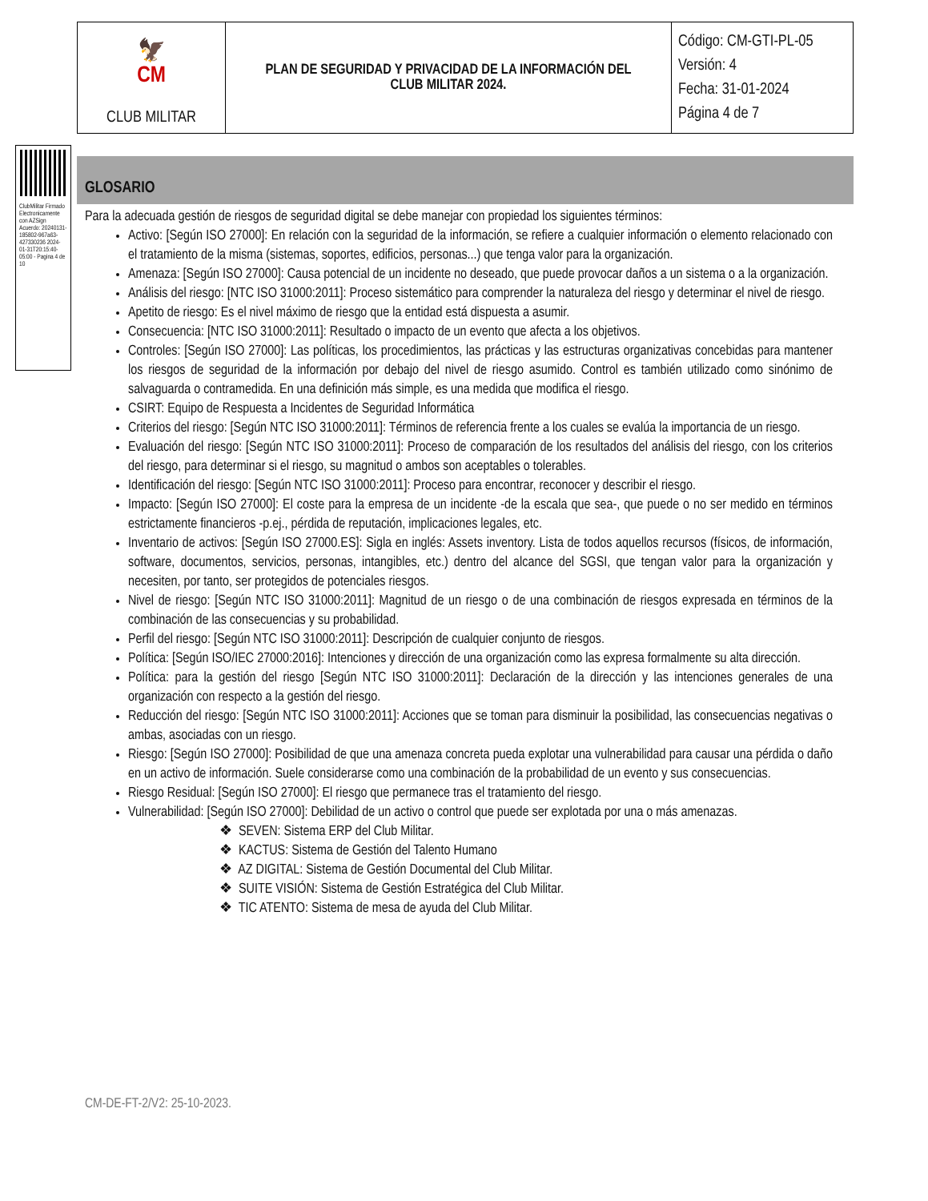| 🦅 CM CLUB MILITAR | PLAN DE SEGURIDAD Y PRIVACIDAD DE LA INFORMACIÓN DEL CLUB MILITAR 2024. | Código: CM-GTI-PL-05 Versión: 4 Fecha: 31-01-2024 Página 4 de 7 |
ClubMilitar Firmado Electronicamente con AZSign Acuerdo: 20240131-185802-967a63-427330236 2024-01-31T20:15:40-05:00 - Pagina 4 de 10
GLOSARIO
Para la adecuada gestión de riesgos de seguridad digital se debe manejar con propiedad los siguientes términos:
Activo: [Según ISO 27000]: En relación con la seguridad de la información, se refiere a cualquier información o elemento relacionado con el tratamiento de la misma (sistemas, soportes, edificios, personas...) que tenga valor para la organización.
Amenaza: [Según ISO 27000]: Causa potencial de un incidente no deseado, que puede provocar daños a un sistema o a la organización.
Análisis del riesgo: [NTC ISO 31000:2011]: Proceso sistemático para comprender la naturaleza del riesgo y determinar el nivel de riesgo.
Apetito de riesgo: Es el nivel máximo de riesgo que la entidad está dispuesta a asumir.
Consecuencia: [NTC ISO 31000:2011]: Resultado o impacto de un evento que afecta a los objetivos.
Controles: [Según ISO 27000]: Las políticas, los procedimientos, las prácticas y las estructuras organizativas concebidas para mantener los riesgos de seguridad de la información por debajo del nivel de riesgo asumido. Control es también utilizado como sinónimo de salvaguarda o contramedida. En una definición más simple, es una medida que modifica el riesgo.
CSIRT: Equipo de Respuesta a Incidentes de Seguridad Informática
Criterios del riesgo: [Según NTC ISO 31000:2011]: Términos de referencia frente a los cuales se evalúa la importancia de un riesgo.
Evaluación del riesgo: [Según NTC ISO 31000:2011]: Proceso de comparación de los resultados del análisis del riesgo, con los criterios del riesgo, para determinar si el riesgo, su magnitud o ambos son aceptables o tolerables.
Identificación del riesgo: [Según NTC ISO 31000:2011]: Proceso para encontrar, reconocer y describir el riesgo.
Impacto: [Según ISO 27000]: El coste para la empresa de un incidente -de la escala que sea-, que puede o no ser medido en términos estrictamente financieros -p.ej., pérdida de reputación, implicaciones legales, etc.
Inventario de activos: [Según ISO 27000.ES]: Sigla en inglés: Assets inventory. Lista de todos aquellos recursos (físicos, de información, software, documentos, servicios, personas, intangibles, etc.) dentro del alcance del SGSI, que tengan valor para la organización y necesiten, por tanto, ser protegidos de potenciales riesgos.
Nivel de riesgo: [Según NTC ISO 31000:2011]: Magnitud de un riesgo o de una combinación de riesgos expresada en términos de la combinación de las consecuencias y su probabilidad.
Perfil del riesgo: [Según NTC ISO 31000:2011]: Descripción de cualquier conjunto de riesgos.
Política: [Según ISO/IEC 27000:2016]: Intenciones y dirección de una organización como las expresa formalmente su alta dirección.
Política: para la gestión del riesgo [Según NTC ISO 31000:2011]: Declaración de la dirección y las intenciones generales de una organización con respecto a la gestión del riesgo.
Reducción del riesgo: [Según NTC ISO 31000:2011]: Acciones que se toman para disminuir la posibilidad, las consecuencias negativas o ambas, asociadas con un riesgo.
Riesgo: [Según ISO 27000]: Posibilidad de que una amenaza concreta pueda explotar una vulnerabilidad para causar una pérdida o daño en un activo de información. Suele considerarse como una combinación de la probabilidad de un evento y sus consecuencias.
Riesgo Residual: [Según ISO 27000]: El riesgo que permanece tras el tratamiento del riesgo.
Vulnerabilidad: [Según ISO 27000]: Debilidad de un activo o control que puede ser explotada por una o más amenazas.
❖ SEVEN: Sistema ERP del Club Militar.
❖ KACTUS: Sistema de Gestión del Talento Humano
❖ AZ DIGITAL: Sistema de Gestión Documental del Club Militar.
❖ SUITE VISIÓN: Sistema de Gestión Estratégica del Club Militar.
❖ TIC ATENTO: Sistema de mesa de ayuda del Club Militar.
CM-DE-FT-2/V2: 25-10-2023.